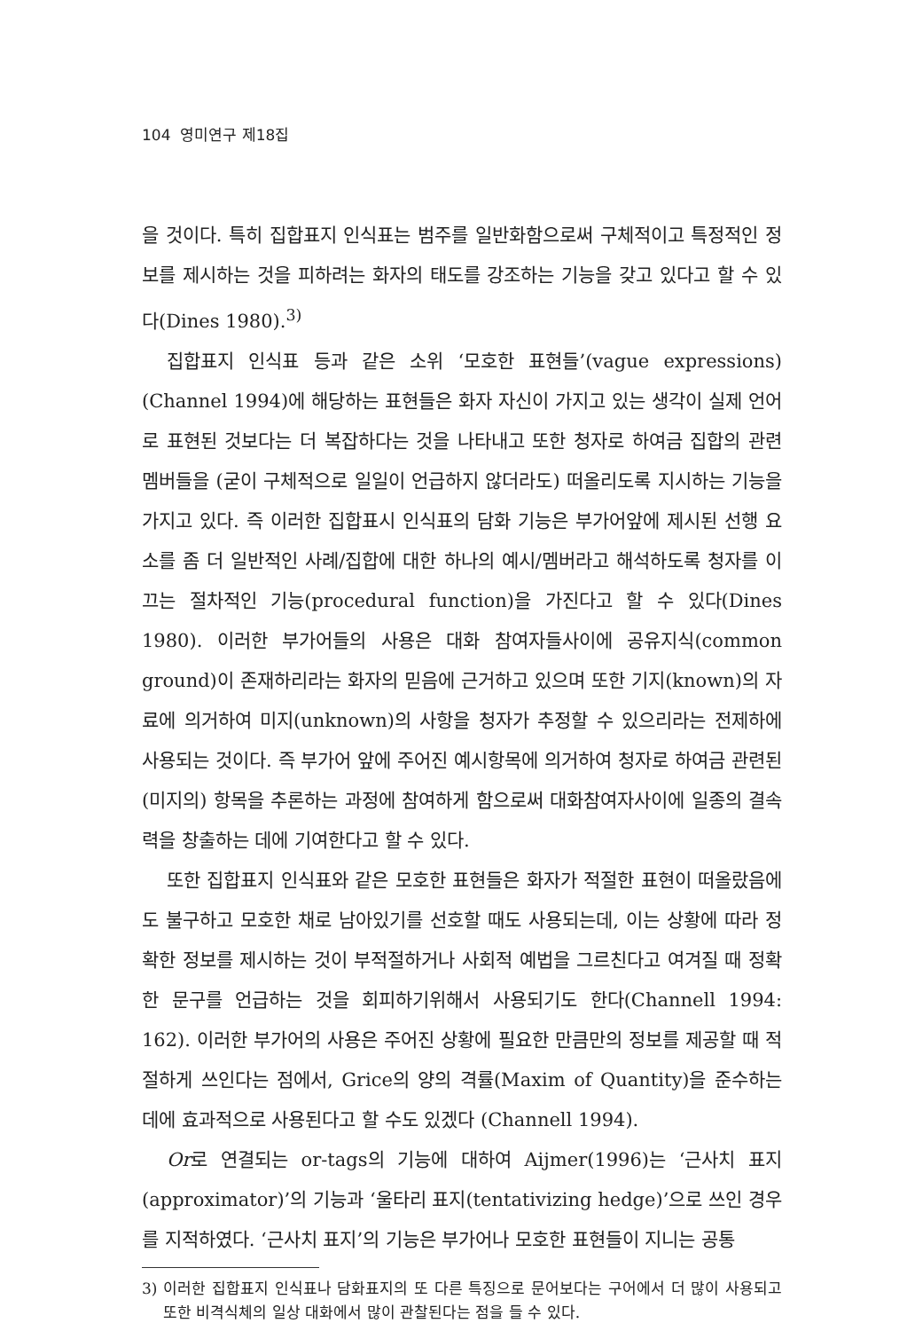104 영미연구 제18집
을 것이다. 특히 집합표지 인식표는 범주를 일반화함으로써 구체적이고 특정적인 정보를 제시하는 것을 피하려는 화자의 태도를 강조하는 기능을 갖고 있다고 할 수 있다(Dines 1980).<sup>3)</sup>
집합표지 인식표 등과 같은 소위 ‘모호한 표현들’(vague expressions) (Channel 1994)에 해당하는 표현들은 화자 자신이 가지고 있는 생각이 실제 언어로 표현된 것보다는 더 복잡하다는 것을 나타내고 또한 청자로 하여금 집합의 관련 멤버들을 (굳이 구체적으로 일일이 언급하지 않더라도) 떠올리도록 지시하는 기능을 가지고 있다. 즉 이러한 집합표시 인식표의 담화 기능은 부가어앞에 제시된 선행 요소를 좀 더 일반적인 사례/집합에 대한 하나의 예시/멤버라고 해석하도록 청자를 이끄는 절차적인 기능(procedural function)을 가진다고 할 수 있다(Dines 1980). 이러한 부가어들의 사용은 대화 참여자들사이에 공유지식(common ground)이 존재하리라는 화자의 믿음에 근거하고 있으며 또한 기지(known)의 자료에 의거하여 미지(unknown)의 사항을 청자가 추정할 수 있으리라는 전제하에 사용되는 것이다. 즉 부가어 앞에 주어진 예시항목에 의거하여 청자로 하여금 관련된 (미지의) 항목을 추론하는 과정에 참여하게 함으로써 대화참여자사이에 일종의 결속력을 창출하는 데에 기여한다고 할 수 있다.
또한 집합표지 인식표와 같은 모호한 표현들은 화자가 적절한 표현이 떠올랐음에도 불구하고 모호한 채로 남아있기를 선호할 때도 사용되는데, 이는 상황에 따라 정확한 정보를 제시하는 것이 부적절하거나 사회적 예법을 그르친다고 여겨질 때 정확한 문구를 언급하는 것을 회피하기위해서 사용되기도 한다(Channell 1994: 162). 이러한 부가어의 사용은 주어진 상황에 필요한 만큼만의 정보를 제공할 때 적절하게 쓰인다는 점에서, Grice의 양의 격률(Maxim of Quantity)을 준수하는 데에 효과적으로 사용된다고 할 수도 있겠다 (Channell 1994).
Or로 연결되는 or-tags의 기능에 대하여 Aijmer(1996)는 ‘근사치 표지 (approximator)’의 기능과 ‘울타리 표지(tentativizing hedge)’으로 쓰인 경우를 지적하였다. ‘근사치 표지’의 기능은 부가어나 모호한 표현들이 지니는 공통
3) 이러한 집합표지 인식표나 담화표지의 또 다른 특징으로 문어보다는 구어에서 더 많이 사용되고 또한 비격식체의 일상 대화에서 많이 관찰된다는 점을 들 수 있다.